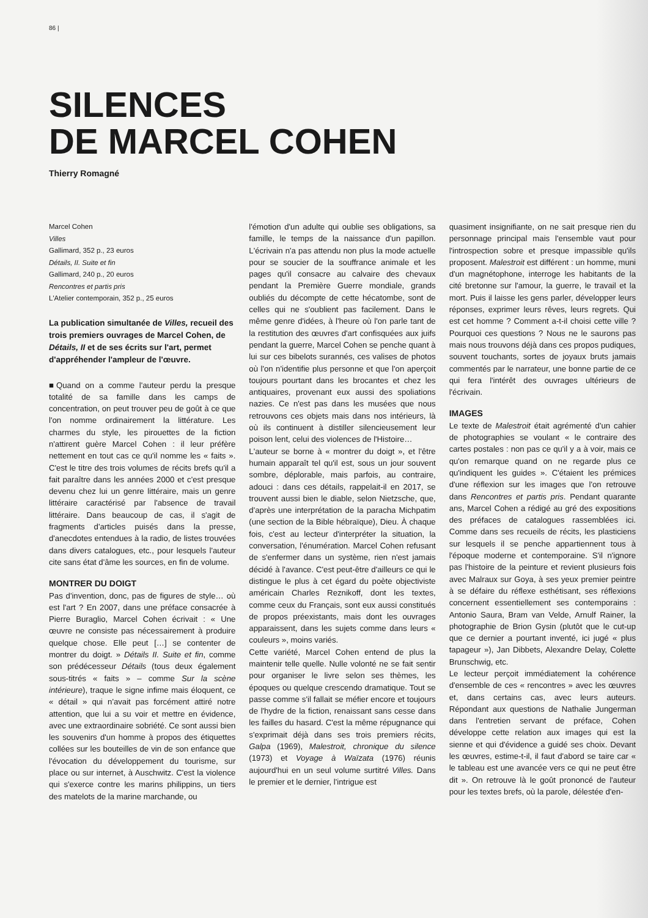86 |
SILENCES
DE MARCEL COHEN
Thierry Romagné
Marcel Cohen
Villes
Gallimard, 352 p., 23 euros
Détails, II. Suite et fin
Gallimard, 240 p., 20 euros
Rencontres et partis pris
L'Atelier contemporain, 352 p., 25 euros
La publication simultanée de Villes, recueil des trois premiers ouvrages de Marcel Cohen, de Détails, II et de ses écrits sur l'art, permet d'appréhender l'ampleur de l'œuvre.
■Quand on a comme l'auteur perdu la presque totalité de sa famille dans les camps de concentration, on peut trouver peu de goût à ce que l'on nomme ordinairement la littérature. Les charmes du style, les pirouettes de la fiction n'attirent guère Marcel Cohen : il leur préfère nettement en tout cas ce qu'il nomme les « faits ». C'est le titre des trois volumes de récits brefs qu'il a fait paraître dans les années 2000 et c'est presque devenu chez lui un genre littéraire, mais un genre littéraire caractérisé par l'absence de travail littéraire. Dans beaucoup de cas, il s'agit de fragments d'articles puisés dans la presse, d'anecdotes entendues à la radio, de listes trouvées dans divers catalogues, etc., pour lesquels l'auteur cite sans état d'âme les sources, en fin de volume.
MONTRER DU DOIGT
Pas d'invention, donc, pas de figures de style… où est l'art ? En 2007, dans une préface consacrée à Pierre Buraglio, Marcel Cohen écrivait : « Une œuvre ne consiste pas nécessairement à produire quelque chose. Elle peut […] se contenter de montrer du doigt. » Détails II. Suite et fin, comme son prédécesseur Détails (tous deux également sous-titrés « faits » – comme Sur la scène intérieure), traque le signe infime mais éloquent, ce « détail » qui n'avait pas forcément attiré notre attention, que lui a su voir et mettre en évidence, avec une extraordinaire sobriété. Ce sont aussi bien les souvenirs d'un homme à propos des étiquettes collées sur les bouteilles de vin de son enfance que l'évocation du développement du tourisme, sur place ou sur internet, à Auschwitz. C'est la violence qui s'exerce contre les marins philippins, un tiers des matelots de la marine marchande, ou
l'émotion d'un adulte qui oublie ses obligations, sa famille, le temps de la naissance d'un papillon. L'écrivain n'a pas attendu non plus la mode actuelle pour se soucier de la souffrance animale et les pages qu'il consacre au calvaire des chevaux pendant la Première Guerre mondiale, grands oubliés du décompte de cette hécatombe, sont de celles qui ne s'oublient pas facilement. Dans le même genre d'idées, à l'heure où l'on parle tant de la restitution des œuvres d'art confisquées aux juifs pendant la guerre, Marcel Cohen se penche quant à lui sur ces bibelots surannés, ces valises de photos où l'on n'identifie plus personne et que l'on aperçoit toujours pourtant dans les brocantes et chez les antiquaires, provenant eux aussi des spoliations nazies. Ce n'est pas dans les musées que nous retrouvons ces objets mais dans nos intérieurs, là où ils continuent à distiller silencieusement leur poison lent, celui des violences de l'Histoire…
L'auteur se borne à « montrer du doigt », et l'être humain apparaît tel qu'il est, sous un jour souvent sombre, déplorable, mais parfois, au contraire, adouci : dans ces détails, rappelait-il en 2017, se trouvent aussi bien le diable, selon Nietzsche, que, d'après une interprétation de la paracha Michpatim (une section de la Bible hébraïque), Dieu. À chaque fois, c'est au lecteur d'interpréter la situation, la conversation, l'énumération. Marcel Cohen refusant de s'enfermer dans un système, rien n'est jamais décidé à l'avance. C'est peut-être d'ailleurs ce qui le distingue le plus à cet égard du poète objectiviste américain Charles Reznikoff, dont les textes, comme ceux du Français, sont eux aussi constitués de propos préexistants, mais dont les ouvrages apparaissent, dans les sujets comme dans leurs « couleurs », moins variés.
Cette variété, Marcel Cohen entend de plus la maintenir telle quelle. Nulle volonté ne se fait sentir pour organiser le livre selon ses thèmes, les époques ou quelque crescendo dramatique. Tout se passe comme s'il fallait se méfier encore et toujours de l'hydre de la fiction, renaissant sans cesse dans les failles du hasard. C'est la même répugnance qui s'exprimait déjà dans ses trois premiers récits, Galpa (1969), Malestroit, chronique du silence (1973) et Voyage à Waïzata (1976) réunis aujourd'hui en un seul volume surtitré Villes. Dans le premier et le dernier, l'intrigue est
quasiment insignifiante, on ne sait presque rien du personnage principal mais l'ensemble vaut pour l'introspection sobre et presque impassible qu'ils proposent. Malestroit est différent : un homme, muni d'un magnétophone, interroge les habitants de la cité bretonne sur l'amour, la guerre, le travail et la mort. Puis il laisse les gens parler, développer leurs réponses, exprimer leurs rêves, leurs regrets. Qui est cet homme ? Comment a-t-il choisi cette ville ? Pourquoi ces questions ? Nous ne le saurons pas mais nous trouvons déjà dans ces propos pudiques, souvent touchants, sortes de joyaux bruts jamais commentés par le narrateur, une bonne partie de ce qui fera l'intérêt des ouvrages ultérieurs de l'écrivain.
IMAGES
Le texte de Malestroit était agrémenté d'un cahier de photographies se voulant « le contraire des cartes postales : non pas ce qu'il y a à voir, mais ce qu'on remarque quand on ne regarde plus ce qu'indiquent les guides ». C'étaient les prémices d'une réflexion sur les images que l'on retrouve dans Rencontres et partis pris. Pendant quarante ans, Marcel Cohen a rédigé au gré des expositions des préfaces de catalogues rassemblées ici. Comme dans ses recueils de récits, les plasticiens sur lesquels il se penche appartiennent tous à l'époque moderne et contemporaine. S'il n'ignore pas l'histoire de la peinture et revient plusieurs fois avec Malraux sur Goya, à ses yeux premier peintre à se défaire du réflexe esthétisant, ses réflexions concernent essentiellement ses contemporains : Antonio Saura, Bram van Velde, Arnulf Rainer, la photographie de Brion Gysin (plutôt que le cut-up que ce dernier a pourtant inventé, ici jugé « plus tapageur »), Jan Dibbets, Alexandre Delay, Colette Brunschwig, etc.
Le lecteur perçoit immédiatement la cohérence d'ensemble de ces « rencontres » avec les œuvres et, dans certains cas, avec leurs auteurs. Répondant aux questions de Nathalie Jungerman dans l'entretien servant de préface, Cohen développe cette relation aux images qui est la sienne et qui d'évidence a guidé ses choix. Devant les œuvres, estime-t-il, il faut d'abord se taire car « le tableau est une avancée vers ce qui ne peut être dit ». On retrouve là le goût prononcé de l'auteur pour les textes brefs, où la parole, délestée d'en-